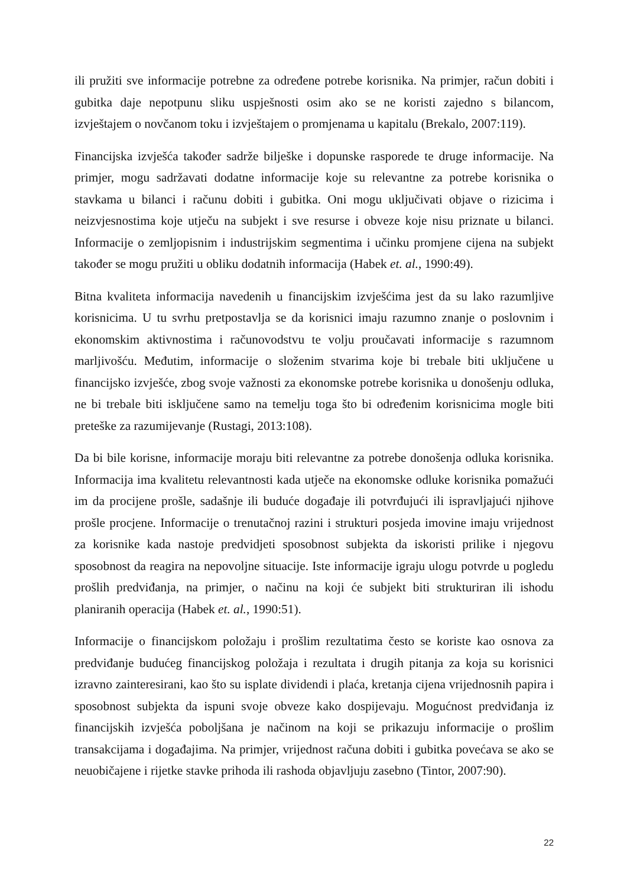ili pružiti sve informacije potrebne za određene potrebe korisnika. Na primjer, račun dobiti i gubitka daje nepotpunu sliku uspješnosti osim ako se ne koristi zajedno s bilancom, izvještajem o novčanom toku i izvještajem o promjenama u kapitalu (Brekalo, 2007:119).
Financijska izvješća također sadrže bilješke i dopunske rasporede te druge informacije. Na primjer, mogu sadržavati dodatne informacije koje su relevantne za potrebe korisnika o stavkama u bilanci i računu dobiti i gubitka. Oni mogu uključivati objave o rizicima i neizvjesnostima koje utječu na subjekt i sve resurse i obveze koje nisu priznate u bilanci. Informacije o zemljopisnim i industrijskim segmentima i učinku promjene cijena na subjekt također se mogu pružiti u obliku dodatnih informacija (Habek et. al., 1990:49).
Bitna kvaliteta informacija navedenih u financijskim izvješćima jest da su lako razumljive korisnicima. U tu svrhu pretpostavlja se da korisnici imaju razumno znanje o poslovnim i ekonomskim aktivnostima i računovodstvu te volju proučavati informacije s razumnom marljivošću. Međutim, informacije o složenim stvarima koje bi trebale biti uključene u financijsko izvješće, zbog svoje važnosti za ekonomske potrebe korisnika u donošenju odluka, ne bi trebale biti isključene samo na temelju toga što bi određenim korisnicima mogle biti preteške za razumijevanje (Rustagi, 2013:108).
Da bi bile korisne, informacije moraju biti relevantne za potrebe donošenja odluka korisnika. Informacija ima kvalitetu relevantnosti kada utječe na ekonomske odluke korisnika pomažući im da procijene prošle, sadašnje ili buduće događaje ili potvrđujući ili ispravljajući njihove prošle procjene. Informacije o trenutačnoj razini i strukturi posjeda imovine imaju vrijednost za korisnike kada nastoje predvidjeti sposobnost subjekta da iskoristi prilike i njegovu sposobnost da reagira na nepovoljne situacije. Iste informacije igraju ulogu potvrde u pogledu prošlih predviđanja, na primjer, o načinu na koji će subjekt biti strukturiran ili ishodu planiranih operacija (Habek et. al., 1990:51).
Informacije o financijskom položaju i prošlim rezultatima često se koriste kao osnova za predviđanje budućeg financijskog položaja i rezultata i drugih pitanja za koja su korisnici izravno zainteresirani, kao što su isplate dividendi i plaća, kretanja cijena vrijednosnih papira i sposobnost subjekta da ispuni svoje obveze kako dospijevaju. Mogućnost predviđanja iz financijskih izvješća poboljšana je načinom na koji se prikazuju informacije o prošlim transakcijama i događajima. Na primjer, vrijednost računa dobiti i gubitka povećava se ako se neuobičajene i rijetke stavke prihoda ili rashoda objavljuju zasebno (Tintor, 2007:90).
22